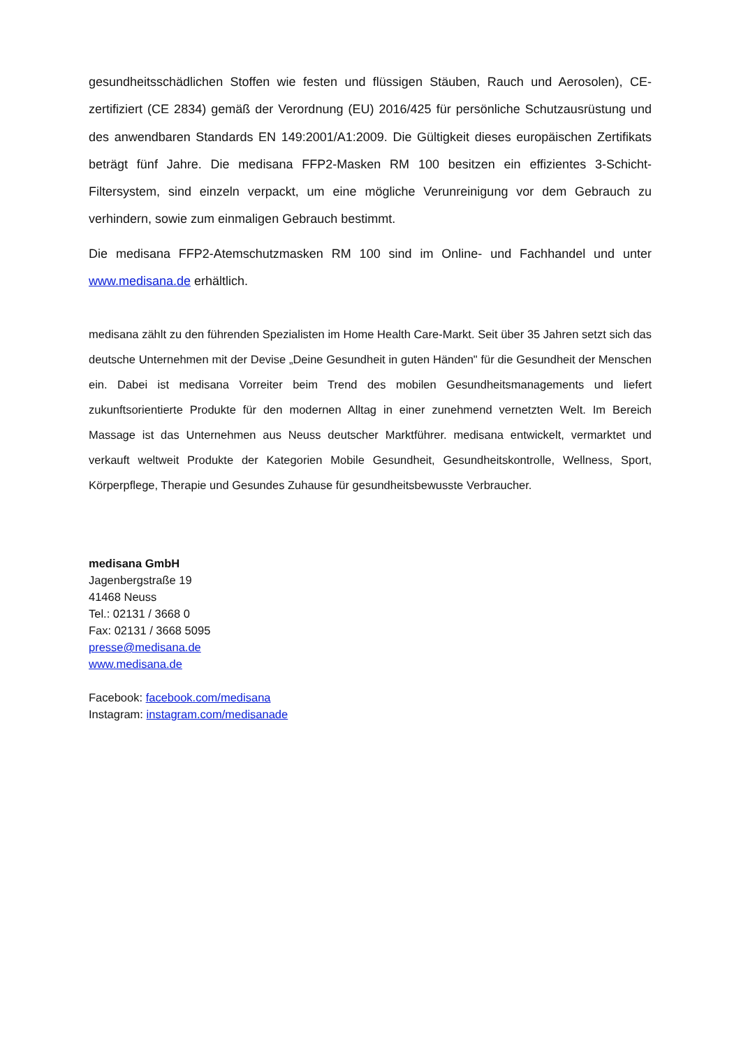gesundheitsschädlichen Stoffen wie festen und flüssigen Stäuben, Rauch und Aerosolen), CE-zertifiziert (CE 2834) gemäß der Verordnung (EU) 2016/425 für persönliche Schutzausrüstung und des anwendbaren Standards EN 149:2001/A1:2009. Die Gültigkeit dieses europäischen Zertifikats beträgt fünf Jahre. Die medisana FFP2-Masken RM 100 besitzen ein effizientes 3-Schicht-Filtersystem, sind einzeln verpackt, um eine mögliche Verunreinigung vor dem Gebrauch zu verhindern, sowie zum einmaligen Gebrauch bestimmt.
Die medisana FFP2-Atemschutzmasken RM 100 sind im Online- und Fachhandel und unter www.medisana.de erhältlich.
medisana zählt zu den führenden Spezialisten im Home Health Care-Markt. Seit über 35 Jahren setzt sich das deutsche Unternehmen mit der Devise „Deine Gesundheit in guten Händen" für die Gesundheit der Menschen ein. Dabei ist medisana Vorreiter beim Trend des mobilen Gesundheitsmanagements und liefert zukunftsorientierte Produkte für den modernen Alltag in einer zunehmend vernetzten Welt. Im Bereich Massage ist das Unternehmen aus Neuss deutscher Marktführer. medisana entwickelt, vermarktet und verkauft weltweit Produkte der Kategorien Mobile Gesundheit, Gesundheitskontrolle, Wellness, Sport, Körperpflege, Therapie und Gesundes Zuhause für gesundheitsbewusste Verbraucher.
medisana GmbH
Jagenbergstraße 19
41468 Neuss
Tel.: 02131 / 3668 0
Fax: 02131 / 3668 5095
presse@medisana.de
www.medisana.de
Facebook: facebook.com/medisana
Instagram: instagram.com/medisanade